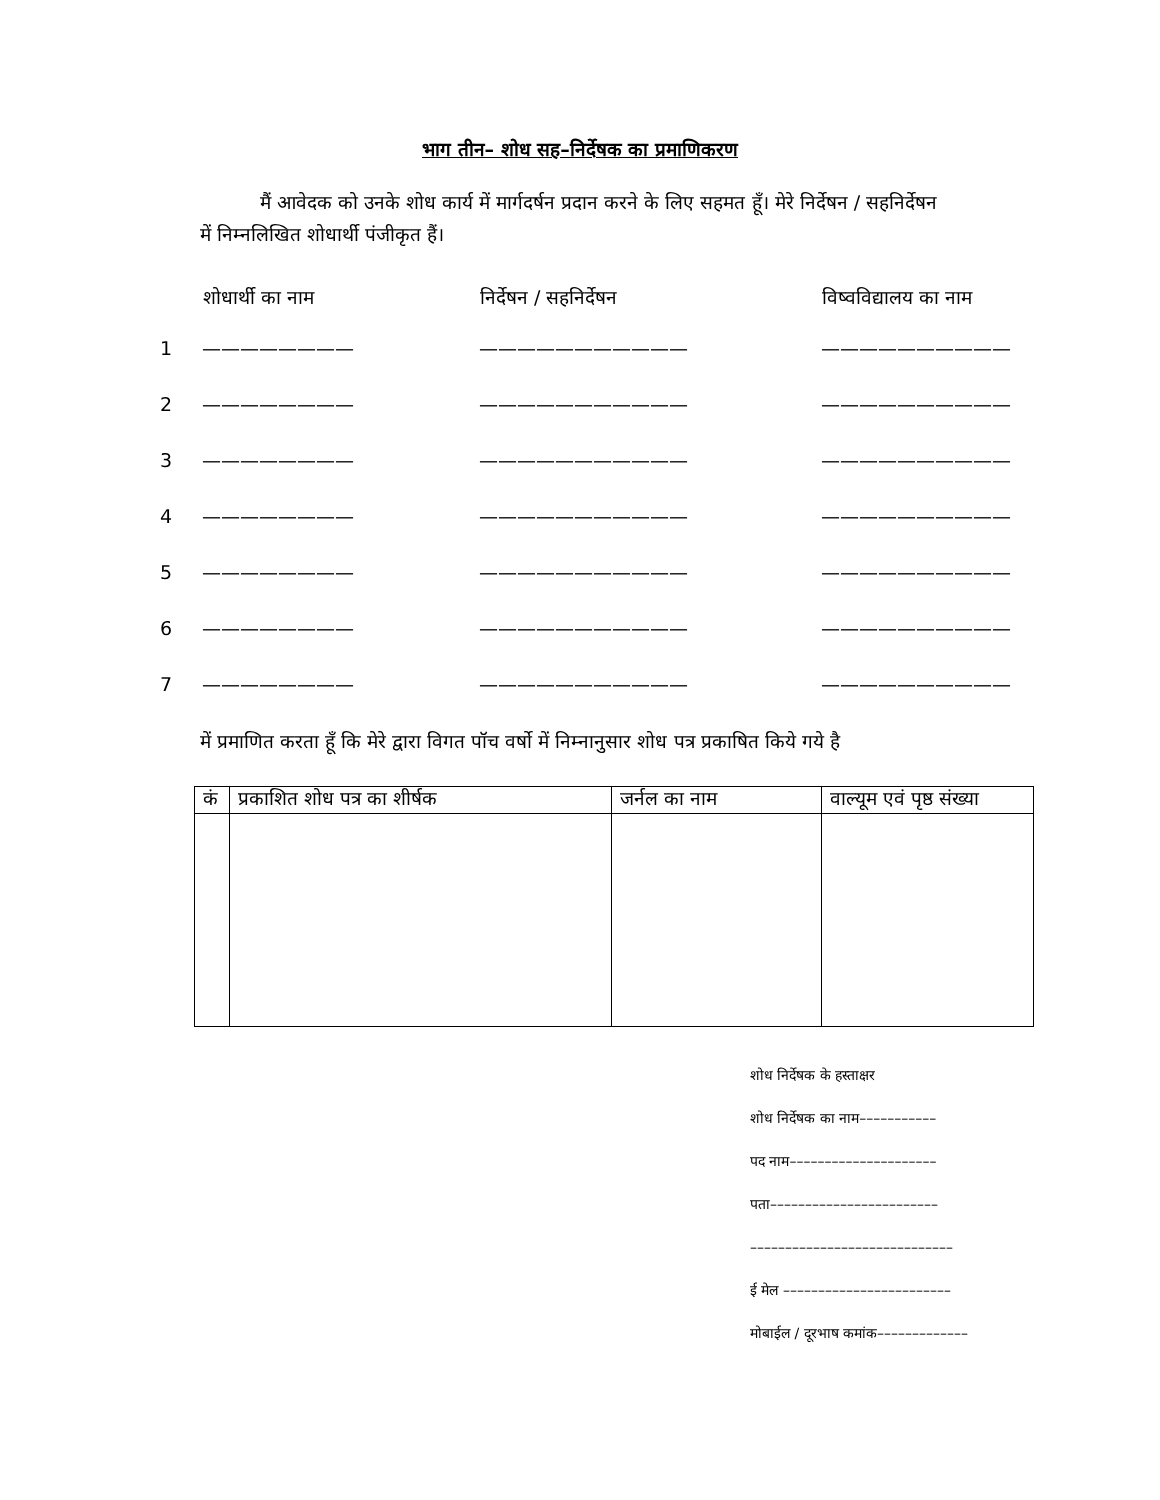भाग तीन– शोध सह–निर्देषक का प्रमाणिकरण
मैं आवेदक को उनके शोध कार्य में मार्गदर्षन प्रदान करने के लिए सहमत हूँ। मेरे निर्देषन / सहनिर्देषन में निम्नलिखित शोधार्थी पंजीकृत हैं।
| | शोधार्थी का नाम | निर्देषन / सहनिर्देषन | विष्वविद्यालय का नाम |
| --- | --- | --- | --- |
| 1 | ———————— | ——————————— | —————————— |
| 2 | ———————— | ——————————— | —————————— |
| 3 | ———————— | ——————————— | —————————— |
| 4 | ———————— | ——————————— | —————————— |
| 5 | ———————— | ——————————— | —————————— |
| 6 | ———————— | ——————————— | —————————— |
| 7 | ———————— | ——————————— | —————————— |
में प्रमाणित करता हूँ कि मेरे द्वारा विगत पॉच वर्षो में निम्नानुसार शोध पत्र प्रकाषित किये गये है
| कं | प्रकाशित शोध पत्र का शीर्षक | जर्नल का नाम | वाल्यूम एवं पृष्ठ संख्या |
| --- | --- | --- | --- |
शोध निर्देषक के हस्ताक्षर
शोध निर्देषक का नाम–––––––––––
पद नाम–––––––––––––––––––––
पता––––––––––––––––––––––––
–––––––––––––––––––––––––––––
ई मेल ––––––––––––––––––––––––
मोबाईल / दूरभाष कमांक–––––––––––––